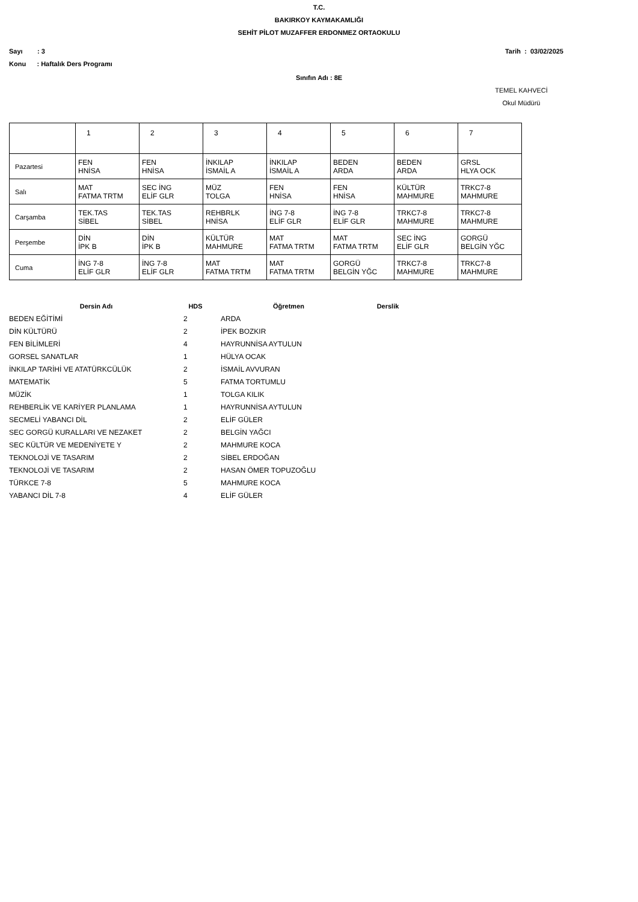T.C.
BAKIRKOY KAYMAKAMLIĞI
SEHİT PİLOT MUZAFFER ERDONMEZ ORTAOKULU
Sayı : 3 Tarih : 03/02/2025
Konu : Haftalık Ders Programı
Sınıfın Adı : 8E
TEMEL KAHVECİ
Okul Müdürü
| | 1 | 2 | 3 | 4 | 5 | 6 | 7 |
| Pazartesi | FEN HNİSA | FEN HNİSA | İNKILAP İSMAİL A | İNKILAP İSMAİL A | BEDEN ARDA | BEDEN ARDA | GRSL HLYA OCK |
| Salı | MAT FATMA TRTM | SEC İNG ELİF GLR | MÜZ TOLGA | FEN HNİSA | FEN HNİSA | KÜLTÜR MAHMURE | TRKC7-8 MAHMURE |
| Carşamba | TEK.TAS SİBEL | TEK.TAS SİBEL | REHBRLK HNİSA | İNG 7-8 ELİF GLR | İNG 7-8 ELİF GLR | TRKC7-8 MAHMURE | TRKC7-8 MAHMURE |
| Perşembe | DİN İPK B | DİN İPK B | KÜLTÜR MAHMURE | MAT FATMA TRTM | MAT FATMA TRTM | SEC İNG ELİF GLR | GORGÜ BELGİN YĞC |
| Cuma | İNG 7-8 ELİF GLR | İNG 7-8 ELİF GLR | MAT FATMA TRTM | MAT FATMA TRTM | GORGÜ BELGİN YĞC | TRKC7-8 MAHMURE | TRKC7-8 MAHMURE |
| Dersin Adı | HDS | Öğretmen | Derslik |
| --- | --- | --- | --- |
| BEDEN EĞİTİMİ | 2 | ARDA | |
| DİN KÜLTÜRÜ | 2 | İPEK BOZKIR | |
| FEN BİLİMLERİ | 4 | HAYRUNNİSA AYTULUN | |
| GORSEL SANATLAR | 1 | HÜLYA OCAK | |
| İNKILAP TARİHİ VE ATATÜRKCÜLÜK | 2 | İSMAİL AVVURAN | |
| MATEMATİK | 5 | FATMA TORTUMLU | |
| MÜZİK | 1 | TOLGA KILIK | |
| REHBERLİK VE KARİYER PLANLAMA | 1 | HAYRUNNİSA AYTULUN | |
| SECMELİ YABANCI DİL | 2 | ELİF GÜLER | |
| SEC GORGÜ KURALLARI VE NEZAKET | 2 | BELGİN YAĞCI | |
| SEC KÜLTÜR VE MEDENİYETE Y | 2 | MAHMURE KOCA | |
| TEKNOLOJİ VE TASARIM | 2 | SİBEL ERDOĞAN | |
| TEKNOLOJİ VE TASARIM | 2 | HASAN ÖMER TOPUZOĞLU | |
| TÜRKCE 7-8 | 5 | MAHMURE KOCA | |
| YABANCI DİL 7-8 | 4 | ELİF GÜLER | |